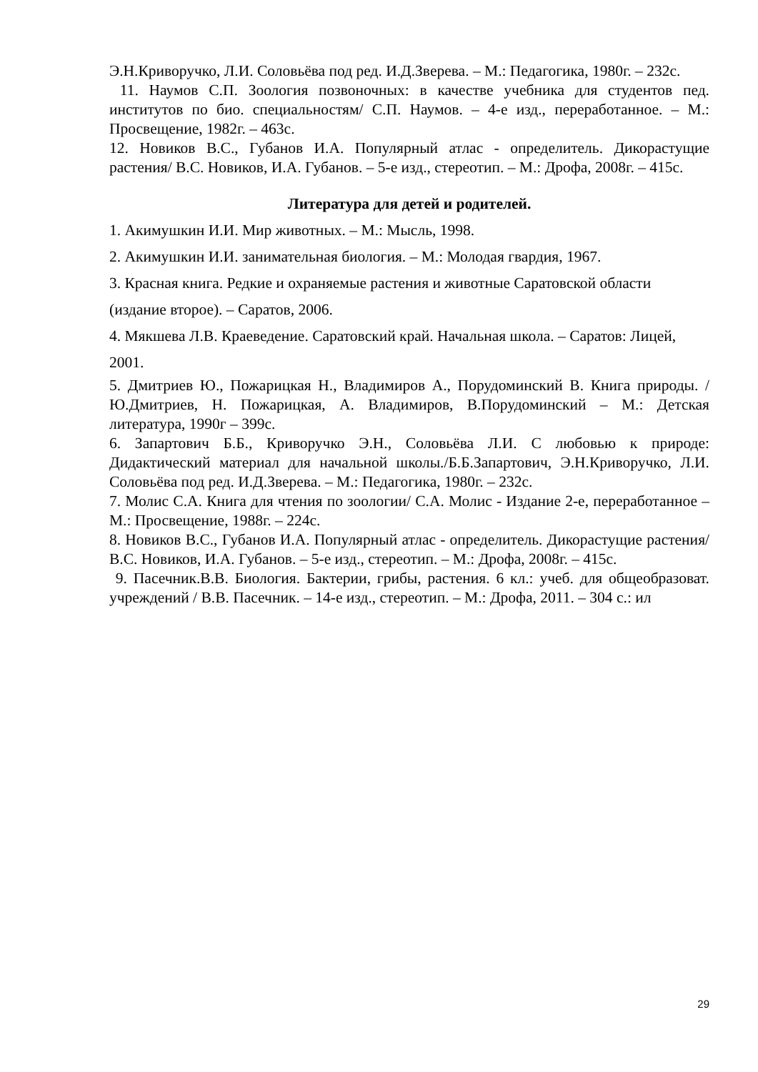Э.Н.Криворучко, Л.И. Соловьёва под ред. И.Д.Зверева. – М.: Педагогика, 1980г. – 232с.
11. Наумов С.П. Зоология позвоночных: в качестве учебника для студентов пед. институтов по био. специальностям/ С.П. Наумов. – 4-е изд., переработанное. – М.: Просвещение, 1982г. – 463с.
12. Новиков В.С., Губанов И.А. Популярный атлас - определитель. Дикорастущие растения/ В.С. Новиков, И.А. Губанов. – 5-е изд., стереотип. – М.: Дрофа, 2008г. – 415с.
Литература для детей и родителей.
1. Акимушкин И.И. Мир животных. – М.: Мысль, 1998.
2. Акимушкин И.И. занимательная биология. – М.: Молодая гвардия, 1967.
3. Красная книга. Редкие и охраняемые растения и животные Саратовской области (издание второе). – Саратов, 2006.
4. Мякшева Л.В. Краеведение. Саратовский край. Начальная школа. – Саратов: Лицей, 2001.
5. Дмитриев Ю., Пожарицкая Н., Владимиров А., Порудоминский В. Книга природы. /Ю.Дмитриев, Н. Пожарицкая, А. Владимиров, В.Порудоминский – М.: Детская литература, 1990г – 399с.
6. Запартович Б.Б., Криворучко Э.Н., Соловьёва Л.И. С любовью к природе: Дидактический материал для начальной школы./Б.Б.Запартович, Э.Н.Криворучко, Л.И. Соловьёва под ред. И.Д.Зверева. – М.: Педагогика, 1980г. – 232с.
7. Молис С.А. Книга для чтения по зоологии/ С.А. Молис - Издание 2-е, переработанное – М.: Просвещение, 1988г. – 224с.
8. Новиков В.С., Губанов И.А. Популярный атлас - определитель. Дикорастущие растения/ В.С. Новиков, И.А. Губанов. – 5-е изд., стереотип. – М.: Дрофа, 2008г. – 415с.
9. Пасечник.В.В. Биология. Бактерии, грибы, растения. 6 кл.: учеб. для общеобразоват. учреждений / В.В. Пасечник. – 14-е изд., стереотип. – М.: Дрофа, 2011. – 304 с.: ил
29